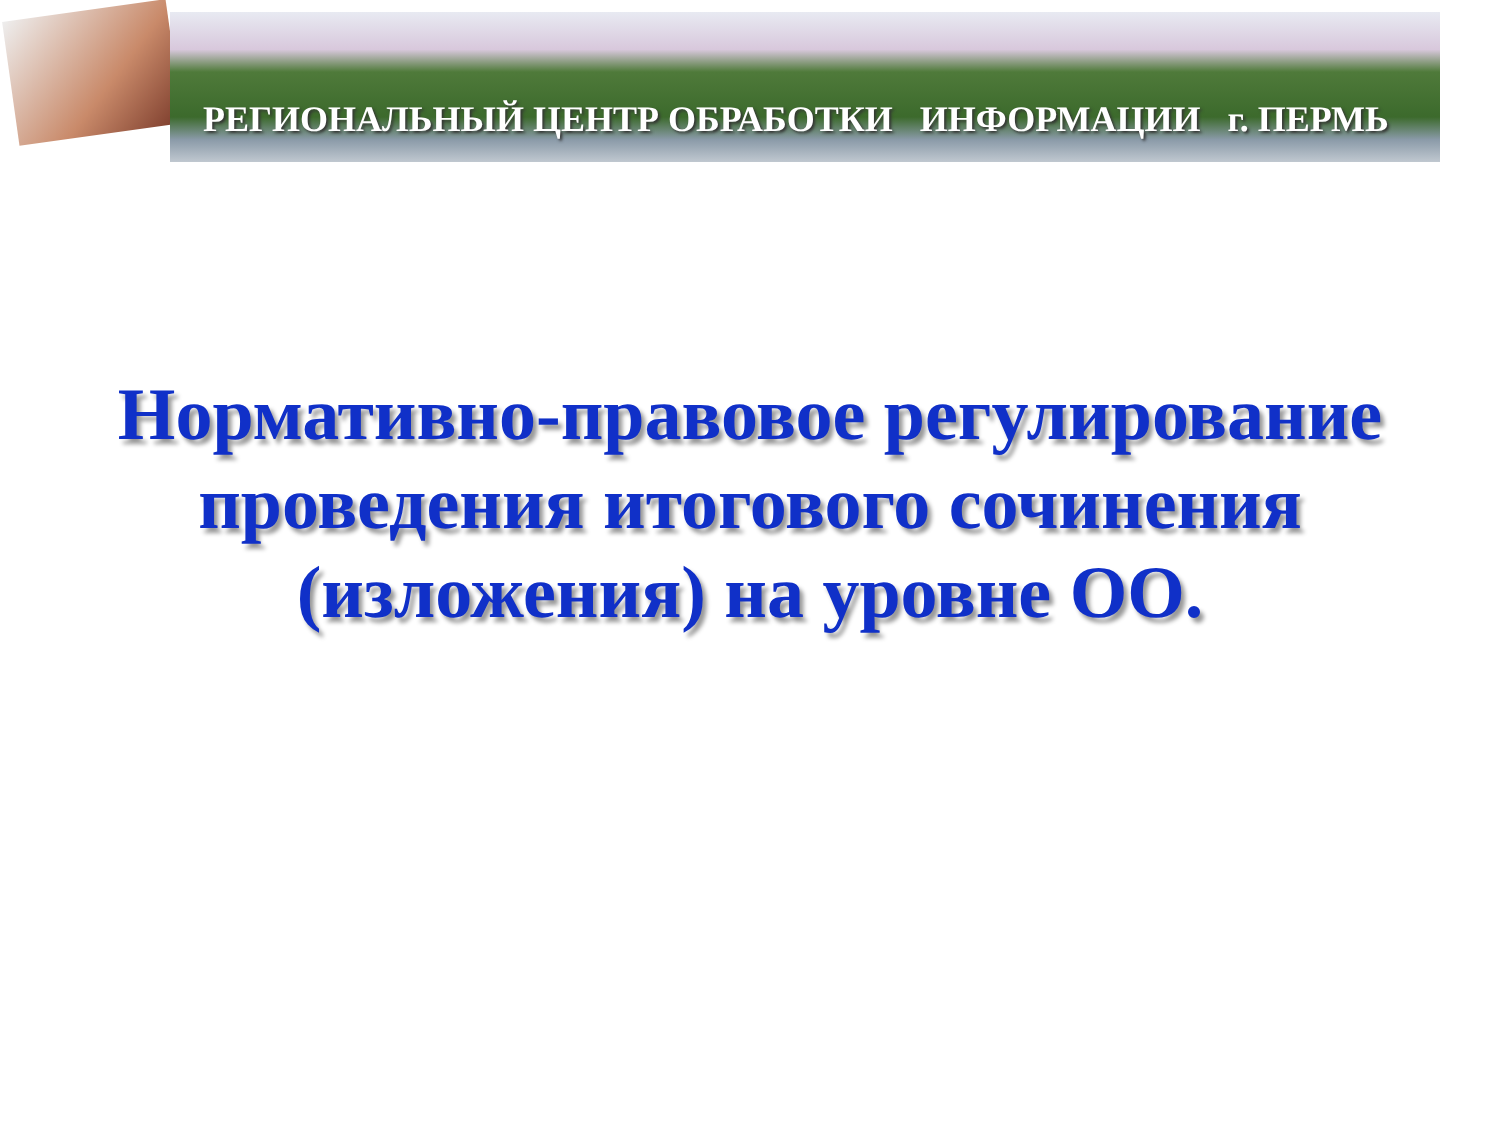РЕГИОНАЛЬНЫЙ ЦЕНТР ОБРАБОТКИ ИНФОРМАЦИИ г. ПЕРМЬ
Нормативно-правовое регулирование проведения итогового сочинения (изложения) на уровне ОО.